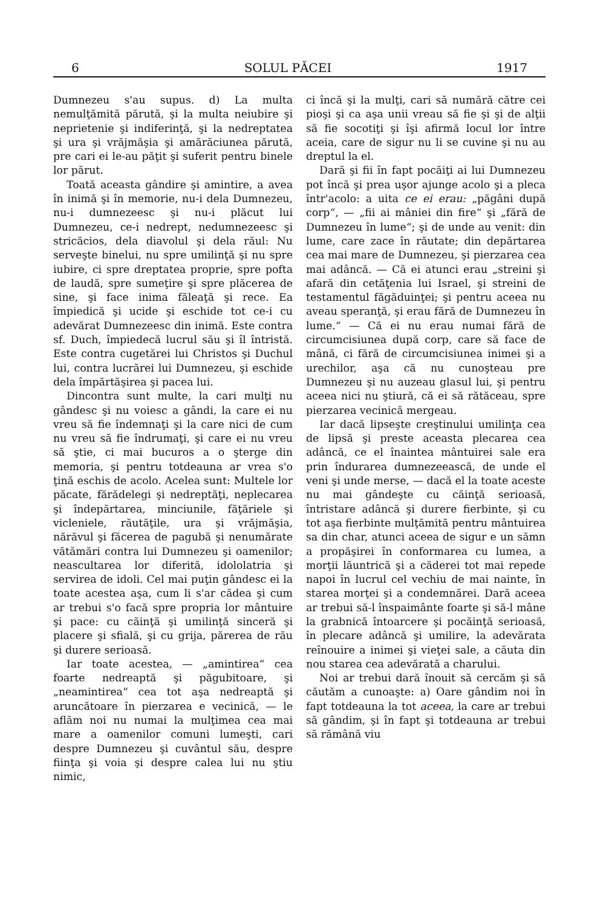6 SOLUL PĂCEI 1917
Dumnezeu s'au supus. d) La multa nemulţămită părută, şi la multa neiubire şi neprietenie şi indiferinţă, şi la nedreptatea şi ura şi vrăjmăşia şi amărăciunea părută, pre cari ei le-au păţit şi suferit pentru binele lor părut.
Toată aceasta gândire şi amintire, a avea în inimă şi în memorie, nu-i dela Dumnezeu, nu-i dumnezeesc şi nu-i plăcut lui Dumnezeu, ce-i nedrept, nedumnezeesc şi stricăcios, dela diavolul şi dela răul: Nu serveşte binelui, nu spre umilinţă şi nu spre iubire, ci spre dreptatea proprie, spre pofta de laudă, spre sumeţire şi spre plăcerea de sine, şi face inima făleaţă şi rece. Ea împiedică şi ucide şi eschide tot ce-i cu adevărat Dumnezeesc din inimă. Este contra sf. Duch, împiedecă lucrul său şi îl întristă. Este contra cugetărei lui Christos şi Duchul lui, contra lucrărei lui Dumnezeu, şi eschide dela împărtăşirea şi pacea lui.
Dincontra sunt multe, la cari mulţi nu gândesc şi nu voiesc a gândi, la care ei nu vreu să fie îndemnaţi şi la care nici de cum nu vreu să fie îndrumaţi, şi care ei nu vreu să ştie, ci mai bucuros a o şterge din memoria, şi pentru totdeauna ar vrea s'o ţină eschis de acolo. Acelea sunt: Multele lor păcate, fărădelegi şi nedreptăţi, neplecarea şi îndepărtarea, minciunile, făţăriele şi vicleniele, răutăţile, ura şi vrăjmăşia, nărăvul şi făcerea de pagubă şi nenumărate vătămări contra lui Dumnezeu şi oamenilor; neascultarea lor diferită, idololatria şi servirea de idoli. Cel mai puţin gândesc ei la toate acestea aşa, cum li s'ar cădea şi cum ar trebui s'o facă spre propria lor mântuire şi pace: cu căinţă şi umilinţă sinceră şi placere şi sfială, şi cu grija, părerea de rău şi durere serioasă.
Iar toate acestea, — „amintirea“ cea foarte nedreaptă şi păgubitoare, şi „neamintirea“ cea tot aşa nedreaptă şi aruncătoare în pierzarea e vecinică, — le aflăm noi nu numai la mulţimea cea mai mare a oamenilor comuni lumeşti, cari despre Dumnezeu şi cuvântul său, despre fiinţa şi voia şi despre calea lui nu ştiu nimic,
ci încă şi la mulţi, cari să numără către cei pioşi şi ca aşa unii vreau să fie şi şi de alţii să fie socotiţi şi îşi afirmă locul lor între aceia, care de sigur nu li se cuvine şi nu au dreptul la el.
Dară şi fii în fapt pocăiţi ai lui Dumnezeu pot încă şi prea uşor ajunge acolo şi a pleca într'acolo: a uita ce ei erau: „păgâni după corp“, — „fii ai mâniei din fire“ şi „fără de Dumnezeu în lume“; şi de unde au venit: din lume, care zace în răutate; din depărtarea cea mai mare de Dumnezeu, şi pierzarea cea mai adâncă. — Că ei atunci erau „streini şi afară din cetăţenia lui Israel, şi streini de testamentul făgăduinţei; şi pentru aceea nu aveau speranţă, şi erau fără de Dumnezeu în lume.“ — Că ei nu erau numai fără de circumcisiunea după corp, care să face de mână, ci fără de circumcisiunea inimei şi a urechilor, aşa că nu cunoşteau pre Dumnezeu şi nu auzeau glasul lui, şi pentru aceea nici nu ştiură, că ei să rătăceau, spre pierzarea vecinică mergeau.
Iar dacă lipseşte creştinului umilinţa cea de lipsă şi preste aceasta plecarea cea adâncă, ce el înaintea mântuirei sale era prin îndurarea dumnezeească, de unde el veni şi unde merse, — dacă el la toate aceste nu mai gândeşte cu căinţă serioasă, întristare adâncă şi durere fierbinte, şi cu tot aşa fierbinte mulţămită pentru mântuirea sa din char, atunci aceea de sigur e un sămn a propăşirei în conformarea cu lumea, a morţii lăuntrică şi a căderei tot mai repede napoi în lucrul cel vechiu de mai nainte, în starea morţei şi a condemnărei. Dară aceea ar trebui să-l înspaimânte foarte şi să-l mâne la grabnică întoarcere şi pocăinţă serioasă, în plecare adâncă şi umilire, la adevărata reînouire a inimei şi vieţei sale, a căuta din nou starea cea adevărată a charului.
Noi ar trebui dară înouit să cercăm şi să căutăm a cunoaşte: a) Oare gândim noi în fapt totdeauna la tot aceea, la care ar trebui să gândim, şi în fapt şi totdeauna ar trebui să rămână viu